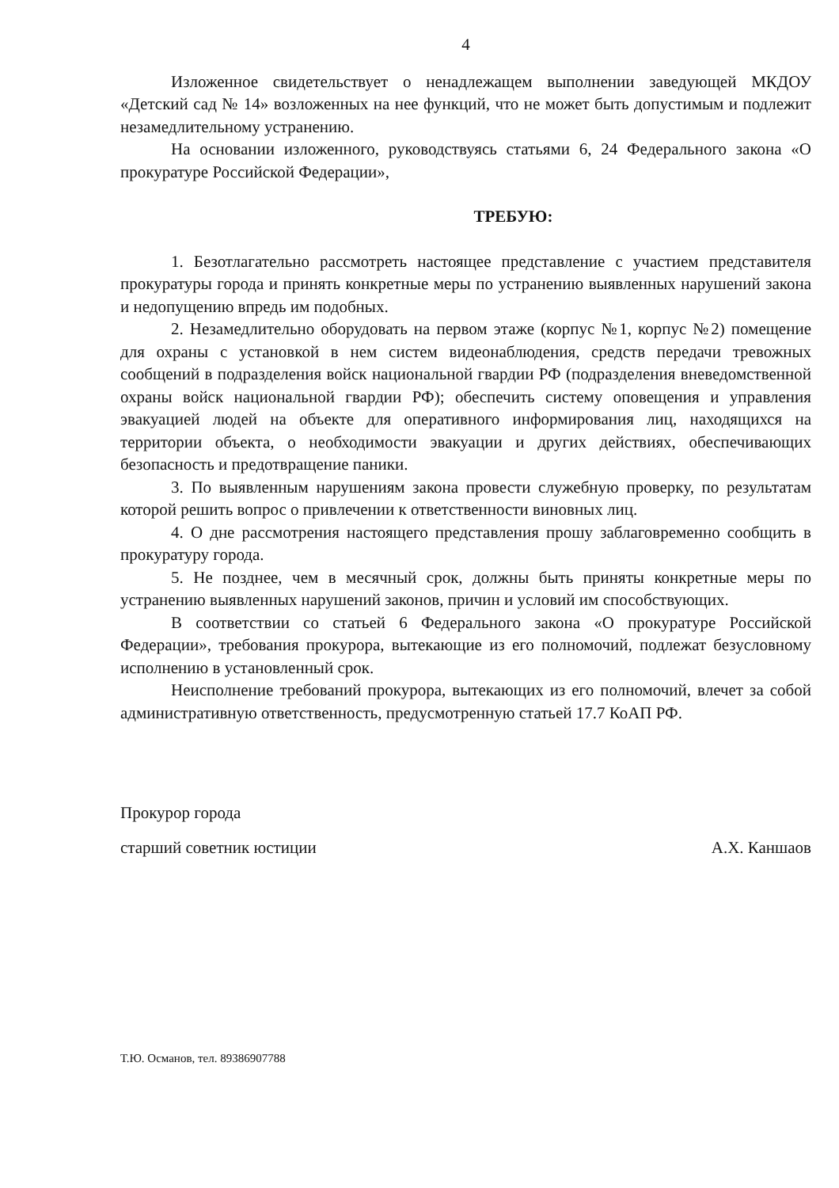4
Изложенное свидетельствует о ненадлежащем выполнении заведующей МКДОУ «Детский сад № 14» возложенных на нее функций, что не может быть допустимым и подлежит незамедлительному устранению.
На основании изложенного, руководствуясь статьями 6, 24 Федерального закона «О прокуратуре Российской Федерации»,
ТРЕБУЮ:
1. Безотлагательно рассмотреть настоящее представление с участием представителя прокуратуры города и принять конкретные меры по устранению выявленных нарушений закона и недопущению впредь им подобных.
2. Незамедлительно оборудовать на первом этаже (корпус №1, корпус №2) помещение для охраны с установкой в нем систем видеонаблюдения, средств передачи тревожных сообщений в подразделения войск национальной гвардии РФ (подразделения вневедомственной охраны войск национальной гвардии РФ); обеспечить систему оповещения и управления эвакуацией людей на объекте для оперативного информирования лиц, находящихся на территории объекта, о необходимости эвакуации и других действиях, обеспечивающих безопасность и предотвращение паники.
3. По выявленным нарушениям закона провести служебную проверку, по результатам которой решить вопрос о привлечении к ответственности виновных лиц.
4. О дне рассмотрения настоящего представления прошу заблаговременно сообщить в прокуратуру города.
5. Не позднее, чем в месячный срок, должны быть приняты конкретные меры по устранению выявленных нарушений законов, причин и условий им способствующих.
В соответствии со статьей 6 Федерального закона «О прокуратуре Российской Федерации», требования прокурора, вытекающие из его полномочий, подлежат безусловному исполнению в установленный срок.
Неисполнение требований прокурора, вытекающих из его полномочий, влечет за собой административную ответственность, предусмотренную статьей 17.7 КоАП РФ.
Прокурор города
старший советник юстиции
А.Х. Каншаов
Т.Ю. Османов, тел. 89386907788